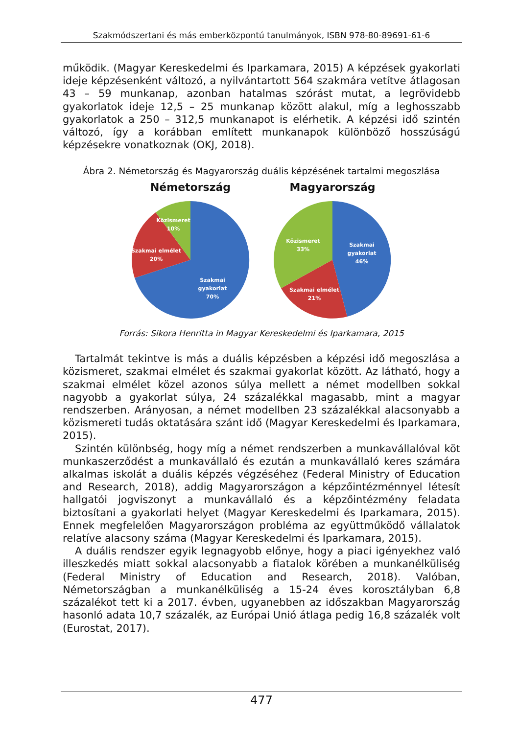Szakmódszertani és más emberközpontú tanulmányok, ISBN 978-80-89691-61-6
működik. (Magyar Kereskedelmi és Iparkamara, 2015) A képzések gyakorlati ideje képzésenként változó, a nyilvántartott 564 szakmára vetítve átlagosan 43 – 59 munkanap, azonban hatalmas szórást mutat, a legrövidebb gyakorlatok ideje 12,5 – 25 munkanap között alakul, míg a leghosszabb gyakorlatok a 250 – 312,5 munkanapot is elérhetik. A képzési idő szintén változó, így a korábban említett munkanapok különböző hosszúságú képzésekre vonatkoznak (OKJ, 2018).
Ábra 2. Németország és Magyarország duális képzésének tartalmi megoszlása
Németország
Közismeret
10%
Szakmai elmélet
20%
Szakmai
gyakorlat
70%
Magyarország
Közismeret
33%
Szakmai
gyakorlat
46%
Szakmai elmélet
21%
Forrás: Sikora Henritta in Magyar Kereskedelmi és Iparkamara, 2015
Tartalmát tekintve is más a duális képzésben a képzési idő megoszlása a közismeret, szakmai elmélet és szakmai gyakorlat között. Az látható, hogy a szakmai elmélet közel azonos súlya mellett a német modellben sokkal nagyobb a gyakorlat súlya, 24 százalékkal magasabb, mint a magyar rendszerben. Arányosan, a német modellben 23 százalékkal alacsonyabb a közismereti tudás oktatására szánt idő (Magyar Kereskedelmi és Iparkamara, 2015).
Szintén különbség, hogy míg a német rendszerben a munkavállalóval köt munkaszerződést a munkavállaló és ezután a munkavállaló keres számára alkalmas iskolát a duális képzés végzéséhez (Federal Ministry of Education and Research, 2018), addig Magyarországon a képzőintézménnyel létesít hallgatói jogviszonyt a munkavállaló és a képzőintézmény feladata biztosítani a gyakorlati helyet (Magyar Kereskedelmi és Iparkamara, 2015). Ennek megfelelően Magyarországon probléma az együttműködő vállalatok relatíve alacsony száma (Magyar Kereskedelmi és Iparkamara, 2015).
A duális rendszer egyik legnagyobb előnye, hogy a piaci igényekhez való illeszkedés miatt sokkal alacsonyabb a fiatalok körében a munkanélküliség (Federal Ministry of Education and Research, 2018). Valóban, Németországban a munkanélküliség a 15-24 éves korosztályban 6,8 százalékot tett ki a 2017. évben, ugyanebben az időszakban Magyarország hasonló adata 10,7 százalék, az Európai Unió átlaga pedig 16,8 százalék volt (Eurostat, 2017).
477